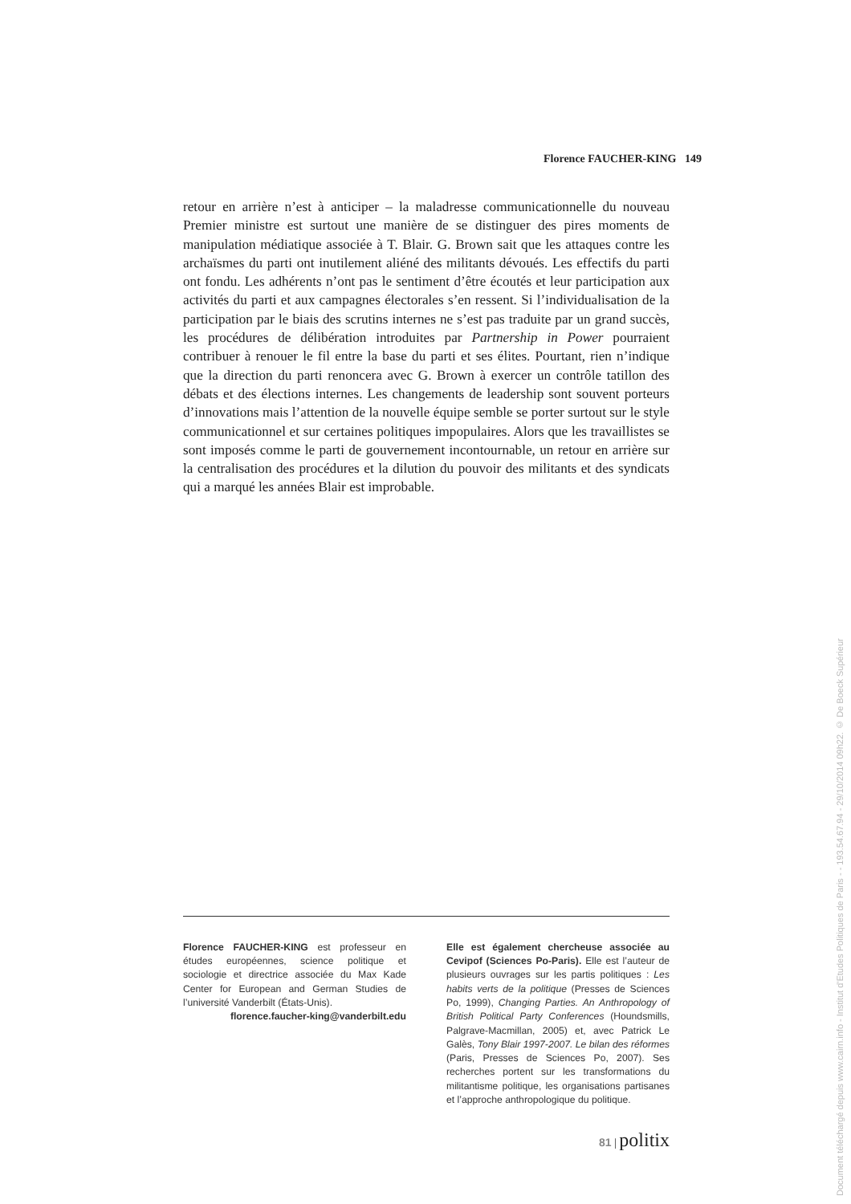Florence FAUCHER-KING 149
retour en arrière n’est à anticiper – la maladresse communicationnelle du nouveau Premier ministre est surtout une manière de se distinguer des pires moments de manipulation médiatique associée à T. Blair. G. Brown sait que les attaques contre les archaïsmes du parti ont inutilement aliéné des militants dévoués. Les effectifs du parti ont fondu. Les adhérents n’ont pas le sentiment d’être écoutés et leur participation aux activités du parti et aux campagnes électorales s’en ressent. Si l’individualisation de la participation par le biais des scrutins internes ne s’est pas traduite par un grand succès, les procédures de délibération introduites par Partnership in Power pourraient contribuer à renouer le fil entre la base du parti et ses élites. Pourtant, rien n’indique que la direction du parti renoncera avec G. Brown à exercer un contrôle tatillon des débats et des élections internes. Les changements de leadership sont souvent porteurs d’innovations mais l’attention de la nouvelle équipe semble se porter surtout sur le style communicationnel et sur certaines politiques impopulaires. Alors que les travaillistes se sont imposés comme le parti de gouvernement incontournable, un retour en arrière sur la centralisation des procédures et la dilution du pouvoir des militants et des syndicats qui a marqué les années Blair est improbable.
Florence FAUCHER-KING est professeur en études européennes, science politique et sociologie et directrice associée du Max Kade Center for European and German Studies de l’université Vanderbilt (États-Unis).
florence.faucher-king@vanderbilt.edu
Elle est également chercheuse associée au Cevipof (Sciences Po-Paris). Elle est l’auteur de plusieurs ouvrages sur les partis politiques : Les habits verts de la politique (Presses de Sciences Po, 1999), Changing Parties. An Anthropology of British Political Party Conferences (Houndsmills, Palgrave-Macmillan, 2005) et, avec Patrick Le Galès, Tony Blair 1997-2007. Le bilan des réformes (Paris, Presses de Sciences Po, 2007). Ses recherches portent sur les transformations du militantisme politique, les organisations partisanes et l’approche anthropologique du politique.
81 | politix
Document téléchargé depuis www.cairn.info - Institut d'Etudes Politiques de Paris - - 193.54.67.94 - 29/10/2014 09h22. © De Boeck Supérieur